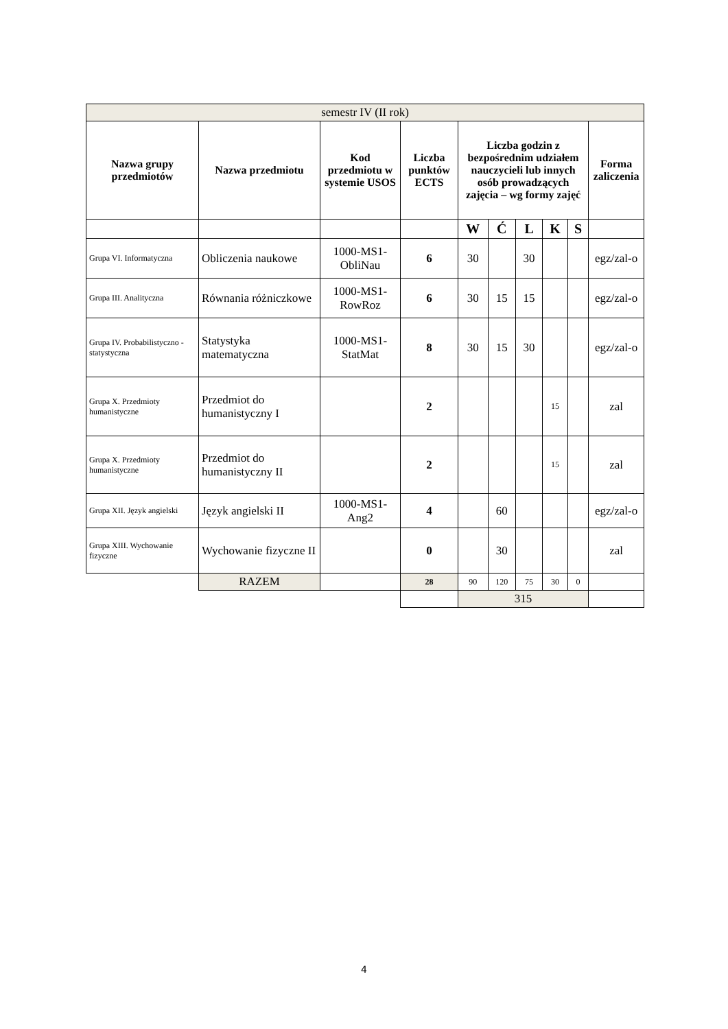| semestr IV (II rok) | | | | | | | | | |
| Nazwa grupy przedmiotów | Nazwa przedmiotu | Kod przedmiotu w systemie USOS | Liczba punktów ECTS | Liczba godzin z bezpośrednim udziałem nauczycieli lub innych osób prowadzących zajęcia – wg formy zajęć | | | | | Forma zaliczenia |
| | | | | W | Ć | L | K | S | |
| Grupa VI. Informatyczna | Obliczenia naukowe | 1000-MS1-ObliNau | 6 | 30 | | 30 | | | egz/zal-o |
| Grupa III. Analityczna | Równania różniczkowe | 1000-MS1-RowRoz | 6 | 30 | 15 | 15 | | | egz/zal-o |
| Grupa IV. Probabilistyczno - statystyczna | Statystyka matematyczna | 1000-MS1-StatMat | 8 | 30 | 15 | 30 | | | egz/zal-o |
| Grupa X. Przedmioty humanistyczne | Przedmiot do humanistyczny I | | 2 | | | | 15 | | zal |
| Grupa X. Przedmioty humanistyczne | Przedmiot do humanistyczny II | | 2 | | | | 15 | | zal |
| Grupa XII. Język angielski | Język angielski II | 1000-MS1-Ang2 | 4 | | 60 | | | | egz/zal-o |
| Grupa XIII. Wychowanie fizyczne | Wychowanie fizyczne II | | 0 | | 30 | | | | zal |
| | RAZEM | | 28 | 90 | 120 | 75 | 30 | 0 | |
| | | | | 315 | | | | | |
4